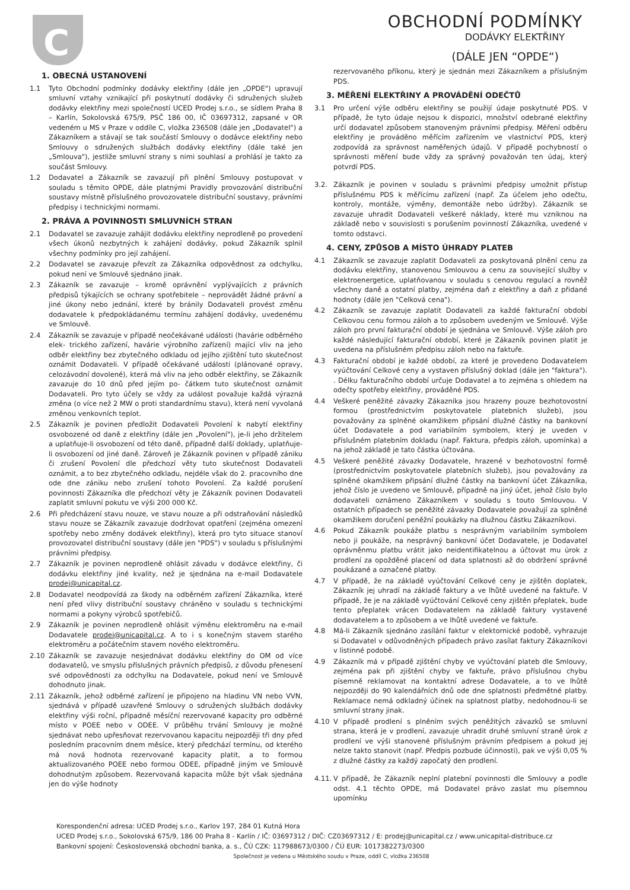C
OBCHODNÍ PODMÍNKY
DODÁVKY ELEKTŘINY
(DÁLE JEN “OPDE“)
1. OBECNÁ USTANOVENÍ
1.1 Tyto Obchodní podmínky dodávky elektřiny (dále jen „OPDE") upravují smluvní vztahy vznikající při poskytnutí dodávky či sdružených služeb dodávky elektřiny mezi společností UCED Prodej s.r.o., se sídlem Praha 8 – Karlín, Sokolovská 675/9, PSČ 186 00, IČ 03697312, zapsané v OR vedeném u MS v Praze v oddíle C, vložka 236508 (dále jen „Dodavatel") a Zákazníkem a stávají se tak součástí Smlouvy o dodávce elektřiny nebo Smlouvy o sdružených službách dodávky elektřiny (dále také jen „Smlouva"), jestliže smluvní strany s nimi souhlasí a prohlásí je takto za součást Smlouvy.
1.2 Dodavatel a Zákazník se zavazují při plnění Smlouvy postupovat v souladu s těmito OPDE, dále platnými Pravidly provozování distribuční soustavy místně příslušného provozovatele distribuční soustavy, právními předpisy i technickými normami.
2. PRÁVA A POVINNOSTI SMLUVNÍCH STRAN
2.1 Dodavatel se zavazuje zahájit dodávku elektřiny neprodleně po provedení všech úkonů nezbytných k zahájení dodávky, pokud Zákazník splnil všechny podmínky pro její zahájení.
2.2 Dodavatel se zavazuje převzít za Zákazníka odpovědnost za odchylku, pokud není ve Smlouvě sjednáno jinak.
2.3 Zákazník se zavazuje – kromě oprávnění vyplývajících z právních předpisů týkajících se ochrany spotřebitele – neprovádět žádné právní a jiné úkony nebo jednání, které by bránily Dodavateli provést změnu dodavatele k předpokládanému termínu zahájení dodávky, uvedenému ve Smlouvě.
2.4 Zákazník se zavazuje v případě neočekávané události (havárie odběrného elek- trického zařízení, havárie výrobního zařízení) mající vliv na jeho odběr elektřiny bez zbytečného odkladu od jejího zjištění tuto skutečnost oznámit Dodavateli. V případě očekávané události (plánované opravy, celozávodní dovolené), která má vliv na jeho odběr elektřiny, se Zákazník zavazuje do 10 dnů před jejím po- čátkem tuto skutečnost oznámit Dodavateli. Pro tyto účely se vždy za událost považuje každá výrazná změna (o více než 2 MW o proti standardnímu stavu), která není vyvolaná změnou venkovních teplot.
2.5 Zákazník je povinen předložit Dodavateli Povolení k nabytí elektřiny osvobozené od daně z elektřiny (dále jen „Povolení"), je-li jeho držitelem a uplatňuje-li osvobození od této daně, případně další doklady, uplatňuje-li osvobození od jiné daně. Zároveň je Zákazník povinen v případě zániku či zrušení Povolení dle předchozí věty tuto skutečnost Dodavateli oznámit, a to bez zbytečného odkladu, nejdéle však do 2. pracovního dne ode dne zániku nebo zrušení tohoto Povolení. Za každé porušení povinnosti Zákazníka dle předchozí věty je Zákazník povinen Dodavateli zaplatit smluvní pokutu ve výši 200 000 Kč.
2.6 Při předcházení stavu nouze, ve stavu nouze a při odstraňování následků stavu nouze se Zákazník zavazuje dodržovat opatření (zejména omezení spotřeby nebo změny dodávek elektřiny), která pro tyto situace stanoví provozovatel distribuční soustavy (dále jen "PDS") v souladu s příslušnými právními předpisy.
2.7 Zákazník je povinen neprodleně ohlásit závadu v dodávce elektřiny, či dodávku elektřiny jiné kvality, než je sjednána na e-mail Dodavatele prodej@unicapital.cz.
2.8 Dodavatel neodpovídá za škody na odběrném zařízení Zákazníka, které není před vlivy distribuční soustavy chráněno v souladu s technickými normami a pokyny výrobců spotřebičů.
2.9 Zákazník je povinen neprodleně ohlásit výměnu elektroměru na e-mail Dodavatele prodej@unicapital.cz. A to i s konečným stavem starého elektroměru a počátečním stavem nového elektroměru.
2.10 Zákazník se zavazuje nesjednávat dodávku elektřiny do OM od více dodavatelů, ve smyslu příslušných právních předpisů, z důvodu přenesení své odpovědnosti za odchylku na Dodavatele, pokud není ve Smlouvě dohodnuto jinak.
2.11 Zákazník, jehož odběrné zařízení je připojeno na hladinu VN nebo VVN, sjednává v případě uzavřené Smlouvy o sdružených službách dodávky elektřiny výši roční, případně měsíční rezervované kapacity pro odběrné místo v POEE nebo v ODEE. V průběhu trvání Smlouvy je možné sjednávat nebo upřesňovat rezervovanou kapacitu nejpozději tři dny před posledním pracovním dnem měsíce, který předchází termínu, od kterého má nová hodnota rezervované kapacity platit, a to formou aktualizovaného POEE nebo formou ODEE, případně jiným ve Smlouvě dohodnutým způsobem. Rezervovaná kapacita může být však sjednána jen do výše hodnoty
rezervovaného příkonu, který je sjednán mezi Zákazníkem a příslušným PDS.
3. MĚŘENÍ ELEKTŘINY A PROVÁDĚNÍ ODEČTŮ
3.1 Pro určení výše odběru elektřiny se použijí údaje poskytnuté PDS. V případě, že tyto údaje nejsou k dispozici, množství odebrané elektřiny určí dodavatel způsobem stanoveným právními předpisy. Měření odběru elektřiny je prováděno měřícím zařízením ve vlastnictví PDS, který zodpovídá za správnost naměřených údajů. V případě pochybností o správnosti měření bude vždy za správný považován ten údaj, který potvrdí PDS.
3.2. Zákazník je povinen v souladu s právními předpisy umožnit přístup příslušnému PDS k měřícímu zařízení (např. Za účelem jeho odečtu, kontroly, montáže, výměny, demontáže nebo údržby). Zákazník se zavazuje uhradit Dodavateli veškeré náklady, které mu vzniknou na základě nebo v souvislosti s porušením povinností Zákazníka, uvedené v tomto odstavci.
4. CENY, ZPŮSOB A MÍSTO ÚHRADY PLATEB
4.1 Zákazník se zavazuje zaplatit Dodavateli za poskytovaná plnění cenu za dodávku elektřiny, stanovenou Smlouvou a cenu za související služby v elektroenergetice, uplatňovanou v souladu s cenovou regulací a rovněž všechny daně a ostatní platby, zejména daň z elektřiny a daň z přidané hodnoty (dále jen "Celková cena").
4.2 Zákazník se zavazuje zaplatit Dodavateli za každé fakturační období Celkovou cenu formou záloh a to způsobem uvedeným ve Smlouvě. Výše záloh pro první fakturační období je sjednána ve Smlouvě. Výše záloh pro každé následující fakturační období, které je Zákazník povinen platit je uvedena na příslušném předpisu záloh nebo na faktuře.
4.3 Fakturační období je každé období, za které je provedeno Dodavatelem vyúčtování Celkové ceny a vystaven příslušný doklad (dále jen "faktura"). . Délku fakturačního období určuje Dodavatel a to zejména s ohledem na odečty spotřeby elektřiny, prováděné PDS.
4.4 Veškeré peněžité závazky Zákazníka jsou hrazeny pouze bezhotovostní formou (prostřednictvím poskytovatele platebních služeb), jsou považovány za splněné okamžikem připsání dlužné částky na bankovní účet Dodavatele a pod variabilním symbolem, který je uveden v příslušném platebním dokladu (např. Faktura, předpis záloh, upomínka) a na jehož základě je tato částka účtována.
4.5 Veškeré peněžité závazky Dodavatele, hrazené v bezhotovostní formě (prostřednictvím poskytovatele platebních služeb), jsou považovány za splněné okamžikem připsání dlužné částky na bankovní účet Zákazníka, jehož číslo je uvedeno ve Smlouvě, případně na jiný účet, jehož číslo bylo dodavateli oznámeno Zákazníkem v souladu s touto Smlouvou. V ostatních případech se peněžité závazky Dodavatele považují za splněné okamžikem doručení peněžní poukázky na dlužnou částku Zákazníkovi.
4.6 Pokud Zákazník poukáže platbu s nesprávným variabilním symbolem nebo ji poukáže, na nesprávný bankovní účet Dodavatele, je Dodavatel oprávněnmu platbu vrátit jako neidentifikatelnou a účtovat mu úrok z prodlení za opožděné placení od data splatnosti až do obdržení správné poukázané a označené platby.
4.7 V případě, že na základě vyúčtování Celkové ceny je zjištěn doplatek, Zákazník jej uhradí na základě faktury a ve lhůtě uvedené na faktuře. V případě, že je na základě vyúčtování Celkové ceny zjištěn přeplatek, bude tento přeplatek vrácen Dodavatelem na základě faktury vystavené dodavatelem a to způsobem a ve lhůtě uvedené ve faktuře.
4.8 Má-li Zákazník sjednáno zasílání faktur v elektornické podobě, vyhrazuje si Dodavatel v odůvodněných případech právo zasílat faktury Zákazníkovi v listinné podobě.
4.9 Zákazník má v případě zjištění chyby ve vyúčtování plateb dle Smlouvy, zejména pak při zjištění chyby ve faktuře, právo příslušnou chybu písemně reklamovat na kontaktní adrese Dodavatele, a to ve lhůtě nejpozději do 90 kalendářních dnů ode dne splatnosti předmětné platby. Reklamace nemá odkladný účinek na splatnost platby, nedohodnou-li se smluvní strany jinak.
4.10 V případě prodlení s plněním svých peněžitých závazků se smluvní strana, která je v prodlení, zavazuje uhradit druhé smluvní straně úrok z prodlení ve výši stanovené příslušným právním předpisem a pokud jej nelze takto stanovit (např. Předpis pozbude účinnosti), pak ve výši 0,05 % z dlužné částky za každý započatý den prodlení.
4.11. V případě, že Zákazník neplní platební povinnosti dle Smlouvy a podle odst. 4.1 těchto OPDE, má Dodavatel právo zaslat mu písemnou upomínku
Korespondenční adresa: UCED Prodej s.r.o., Karlov 197, 284 01 Kutná Hora
UCED Prodej s.r.o., Sokolovská 675/9, 186 00 Praha 8 - Karlín / IČ: 03697312 / DIČ: CZ03697312 / E: prodej@unicapital.cz / www.unicapital-distribuce.cz
Bankovní spojení: Československá obchodní banka, a. s., ČÚ CZK: 117988673/0300 / ČÚ EUR: 1017382273/0300
Společnost je vedena u Městského soudu v Praze, oddíl C, vložka 236508